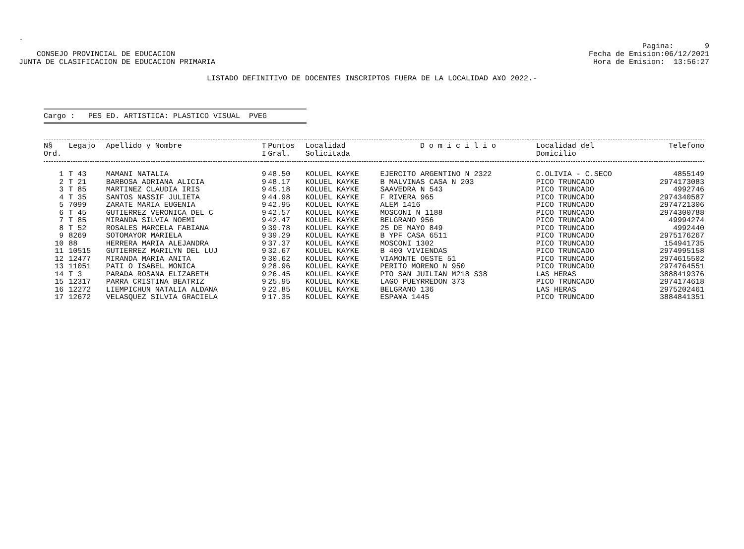.
CONSEJO PROVINCIAL DE EDUCACION
JUNTA DE CLASIFICACION DE EDUCACION PRIMARIA
Pagina: 9
Fecha de Emision:06/12/2021
Hora de Emision: 13:56:27
LISTADO DEFINITIVO DE DOCENTES INSCRIPTOS FUERA DE LA LOCALIDAD A¥O 2022.-
Cargo : PES ED. ARTISTICA: PLASTICO VISUAL PVEG
| N§ Ord. | Legajo | Apellido y Nombre | T I | Puntos Gral. | Localidad Solicitada | D o m i c i l i o | Localidad del Domicilio | Telefono |
| --- | --- | --- | --- | --- | --- | --- | --- | --- |
| 1 | T 43 | MAMANI NATALIA | 9 | 48.50 | KOLUEL KAYKE | EJERCITO ARGENTINO N 2322 | C.OLIVIA - C.SECO | 4855149 |
| 2 | T 21 | BARBOSA ADRIANA ALICIA | 9 | 48.17 | KOLUEL KAYKE | B MALVINAS CASA N 203 | PICO TRUNCADO | 2974173083 |
| 3 | T 85 | MARTINEZ CLAUDIA IRIS | 9 | 45.18 | KOLUEL KAYKE | SAAVEDRA N 543 | PICO TRUNCADO | 4992746 |
| 4 | T 35 | SANTOS NASSIF JULIETA | 9 | 44.98 | KOLUEL KAYKE | F RIVERA 965 | PICO TRUNCADO | 2974340587 |
| 5 | 7099 | ZARATE MARIA EUGENIA | 9 | 42.95 | KOLUEL KAYKE | ALEM 1416 | PICO TRUNCADO | 2974721306 |
| 6 | T 45 | GUTIERREZ VERONICA DEL C | 9 | 42.57 | KOLUEL KAYKE | MOSCONI N 1188 | PICO TRUNCADO | 2974300788 |
| 7 | T 85 | MIRANDA SILVIA NOEMI | 9 | 42.47 | KOLUEL KAYKE | BELGRANO 956 | PICO TRUNCADO | 49994274 |
| 8 | T 52 | ROSALES MARCELA FABIANA | 9 | 39.78 | KOLUEL KAYKE | 25 DE MAYO 849 | PICO TRUNCADO | 4992440 |
| 9 | 8269 | SOTOMAYOR MARIELA | 9 | 39.29 | KOLUEL KAYKE | B YPF CASA 6511 | PICO TRUNCADO | 2975176267 |
| 10 | 88 | HERRERA MARIA ALEJANDRA | 9 | 37.37 | KOLUEL KAYKE | MOSCONI 1302 | PICO TRUNCADO | 154941735 |
| 11 | 10515 | GUTIERREZ MARILYN DEL LUJ | 9 | 32.67 | KOLUEL KAYKE | B 400 VIVIENDAS | PICO TRUNCADO | 2974995158 |
| 12 | 12477 | MIRANDA MARIA ANITA | 9 | 30.62 | KOLUEL KAYKE | VIAMONTE OESTE 51 | PICO TRUNCADO | 2974615502 |
| 13 | 11051 | PATI O ISABEL MONICA | 9 | 28.96 | KOLUEL KAYKE | PERITO MORENO N 950 | PICO TRUNCADO | 2974764551 |
| 14 | T 3 | PARADA ROSANA ELIZABETH | 9 | 26.45 | KOLUEL KAYKE | PTO SAN JUILIAN M218 S38 | LAS HERAS | 3888419376 |
| 15 | 12317 | PARRA CRISTINA BEATRIZ | 9 | 25.95 | KOLUEL KAYKE | LAGO PUEYRREDON 373 | PICO TRUNCADO | 2974174618 |
| 16 | 12272 | LIEMPICHUN NATALIA ALDANA | 9 | 22.85 | KOLUEL KAYKE | BELGRANO 136 | LAS HERAS | 2975202461 |
| 17 | 12672 | VELASQUEZ SILVIA GRACIELA | 9 | 17.35 | KOLUEL KAYKE | ESPA¥A 1445 | PICO TRUNCADO | 3884841351 |